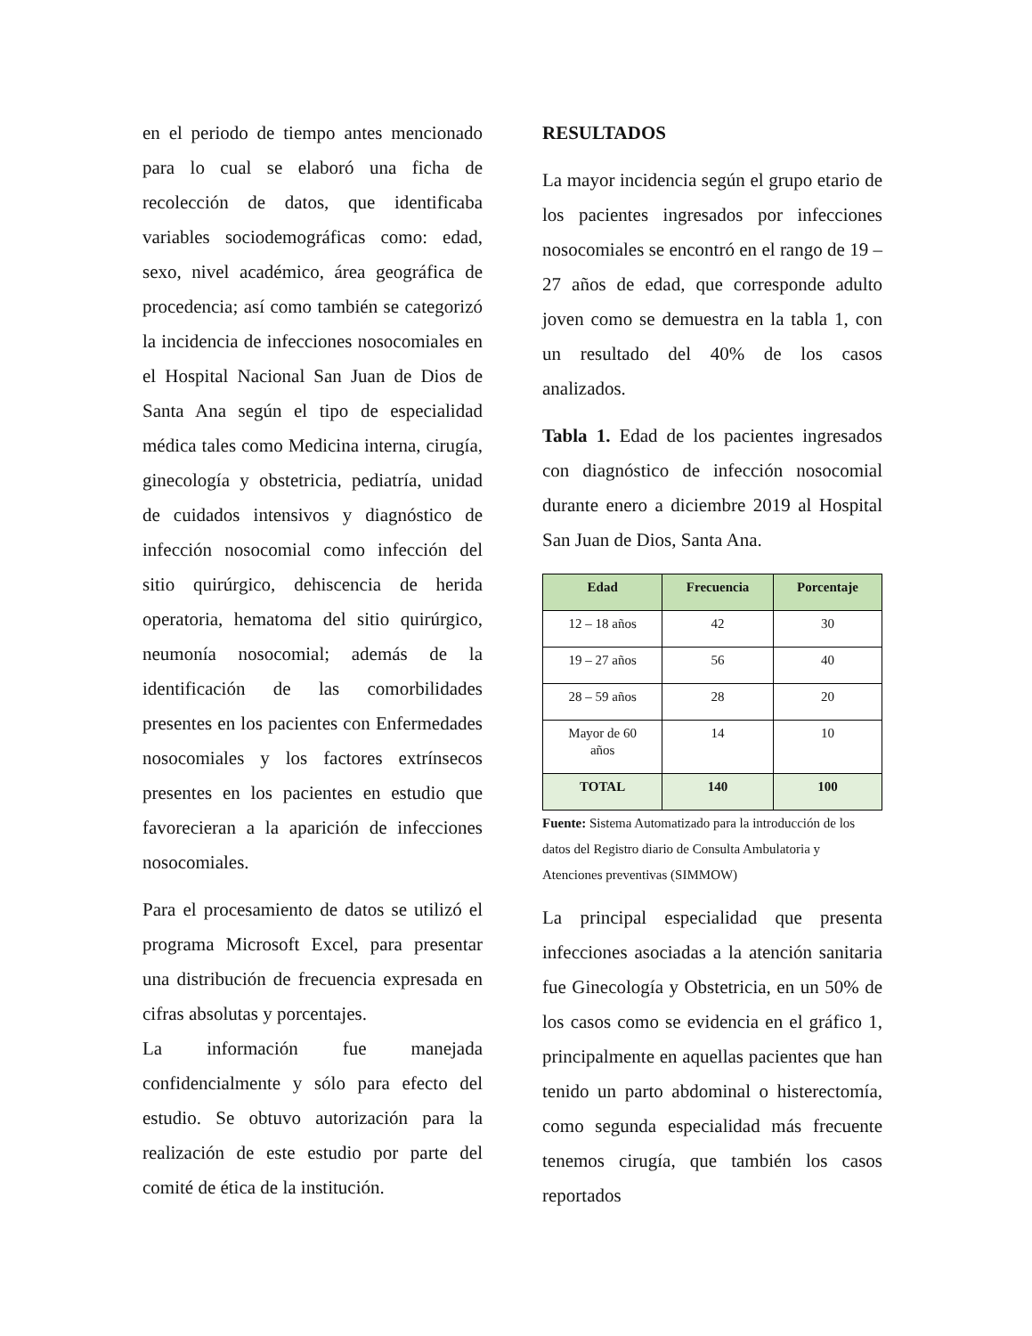en el periodo de tiempo antes mencionado para lo cual se elaboró una ficha de recolección de datos, que identificaba variables sociodemográficas como: edad, sexo, nivel académico, área geográfica de procedencia; así como también se categorizó la incidencia de infecciones nosocomiales en el Hospital Nacional San Juan de Dios de Santa Ana según el tipo de especialidad médica tales como Medicina interna, cirugía, ginecología y obstetricia, pediatría, unidad de cuidados intensivos y diagnóstico de infección nosocomial como infección del sitio quirúrgico, dehiscencia de herida operatoria, hematoma del sitio quirúrgico, neumonía nosocomial; además de la identificación de las comorbilidades presentes en los pacientes con Enfermedades nosocomiales y los factores extrínsecos presentes en los pacientes en estudio que favorecieran a la aparición de infecciones nosocomiales.
Para el procesamiento de datos se utilizó el programa Microsoft Excel, para presentar una distribución de frecuencia expresada en cifras absolutas y porcentajes.
La información fue manejada confidencialmente y sólo para efecto del estudio. Se obtuvo autorización para la realización de este estudio por parte del comité de ética de la institución.
RESULTADOS
La mayor incidencia según el grupo etario de los pacientes ingresados por infecciones nosocomiales se encontró en el rango de 19 – 27 años de edad, que corresponde adulto joven como se demuestra en la tabla 1, con un resultado del 40% de los casos analizados.
Tabla 1. Edad de los pacientes ingresados con diagnóstico de infección nosocomial durante enero a diciembre 2019 al Hospital San Juan de Dios, Santa Ana.
| Edad | Frecuencia | Porcentaje |
| --- | --- | --- |
| 12 – 18 años | 42 | 30 |
| 19 – 27 años | 56 | 40 |
| 28 – 59 años | 28 | 20 |
| Mayor de 60 años | 14 | 10 |
| TOTAL | 140 | 100 |
Fuente: Sistema Automatizado para la introducción de los datos del Registro diario de Consulta Ambulatoria y Atenciones preventivas (SIMMOW)
La principal especialidad que presenta infecciones asociadas a la atención sanitaria fue Ginecología y Obstetricia, en un 50% de los casos como se evidencia en el gráfico 1, principalmente en aquellas pacientes que han tenido un parto abdominal o histerectomía, como segunda especialidad más frecuente tenemos cirugía, que también los casos reportados